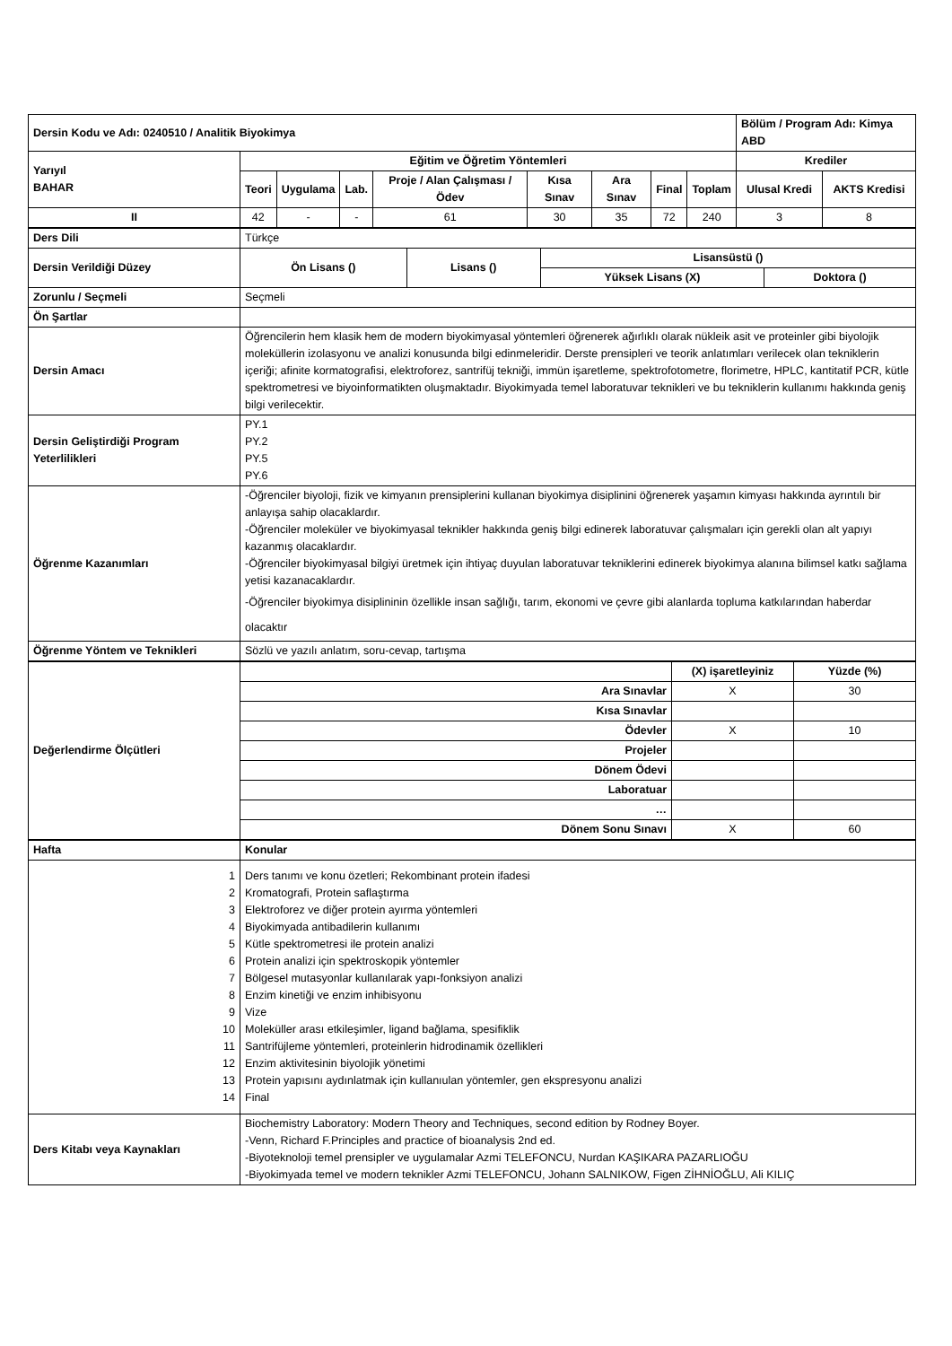| Dersin Kodu ve Adı: 0240510 / Analitik Biyokimya | | | | | | | | | Bölüm / Program Adı: Kimya ABD | |
| Yarıyıl BAHAR | Eğitim ve Öğretim Yöntemleri | | | | | | | | Krediler | |
| | Teori | Uygulama | Lab. | Proje / Alan Çalışması / Ödev | Kısa Sınav | Ara Sınav | Final | Toplam | Ulusal Kredi | AKTS Kredisi |
| II | 42 | - | - | 61 | 30 | 35 | 72 | 240 | 3 | 8 |
| Ders Dili | Türkçe | | | |
| Dersin Verildiği Düzey | Ön Lisans () | Lisans () | Lisansüstü () | |
| | | | Yüksek Lisans (X) | Doktora () |
| Zorunlu / Seçmeli | Seçmeli | | | |
| Ön Şartlar | | | | |
| Dersin Amacı | Öğrencilerin hem klasik hem de modern biyokimyasal yöntemleri öğrenerek ağırlıklı olarak nükleik asit ve proteinler gibi biyolojik moleküllerin izolasyonu ve analizi konusunda bilgi edinmeleridir. Derste prensipleri ve teorik anlatımları verilecek olan tekniklerin içeriği; afinite kormatografisi, elektroforez, santrifüj tekniği, immün işaretleme, spektrofotometre, florimetre, HPLC, kantitatif PCR, kütle spektrometresi ve biyoinformatikten oluşmaktadır. Biyokimyada temel laboratuvar teknikleri ve bu tekniklerin kullanımı hakkında geniş bilgi verilecektir. | | | |
| Dersin Geliştirdiği Program Yeterlilikleri | PY.1 PY.2 PY.5 PY.6 | | | |
| Öğrenme Kazanımları | -Öğrenciler biyoloji, fizik ve kimyanın prensiplerini kullanan biyokimya disiplinini öğrenerek yaşamın kimyası hakkında ayrıntılı bir anlayışa sahip olacaklardır. -Öğrenciler moleküler ve biyokimyasal teknikler hakkında geniş bilgi edinerek laboratuvar çalışmaları için gerekli olan alt yapıyı kazanmış olacaklardır. -Öğrenciler biyokimyasal bilgiyi üretmek için ihtiyaç duyulan laboratuvar tekniklerini edinerek biyokimya alanına bilimsel katkı sağlama yetisi kazanacaklardır. -Öğrenciler biyokimya disiplininin özellikle insan sağlığı, tarım, ekonomi ve çevre gibi alanlarda topluma katkılarından haberdar olacaktır | | | |
| Öğrenme Yöntem ve Teknikleri | Sözlü ve yazılı anlatım, soru-cevap, tartışma | | | |
| Değerlendirme Ölçütleri | | (X) işaretleyiniz | Yüzde (%) |
| | Ara Sınavlar | X | 30 |
| | Kısa Sınavlar | | |
| | Ödevler | X | 10 |
| | Projeler | | |
| | Dönem Ödevi | | |
| | Laboratuar | | |
| | … | | |
| | Dönem Sonu Sınavı | X | 60 |
| Hafta | Konular |
| 1 2 3 4 5 6 7 8 9 10 11 12 13 14 | Ders tanımı ve konu özetleri; Rekombinant protein ifadesi Kromatografi, Protein saflaştırma Elektroforez ve diğer protein ayırma yöntemleri Biyokimyada antibadilerin kullanımı Kütle spektrometresi ile protein analizi Protein analizi için spektroskopik yöntemler Bölgesel mutasyonlar kullanılarak yapı-fonksiyon analizi Enzim kinetiği ve enzim inhibisyonu Vize Moleküller arası etkileşimler, ligand bağlama, spesifiklik Santrifüjleme yöntemleri, proteinlerin hidrodinamik özellikleri Enzim aktivitesinin biyolojik yönetimi Protein yapısını aydınlatmak için kullanıulan yöntemler, gen ekspresyonu analizi Final |
| Ders Kitabı veya Kaynakları | Biochemistry Laboratory: Modern Theory and Techniques, second edition by Rodney Boyer. -Venn, Richard F.Principles and practice of bioanalysis 2nd ed. -Biyoteknoloji temel prensipler ve uygulamalar Azmi TELEFONCU, Nurdan KAŞIKARA PAZARLIOĞU -Biyokimyada temel ve modern teknikler Azmi TELEFONCU, Johann SALNIKOW, Figen ZİHNİOĞLU, Ali KILIÇ |